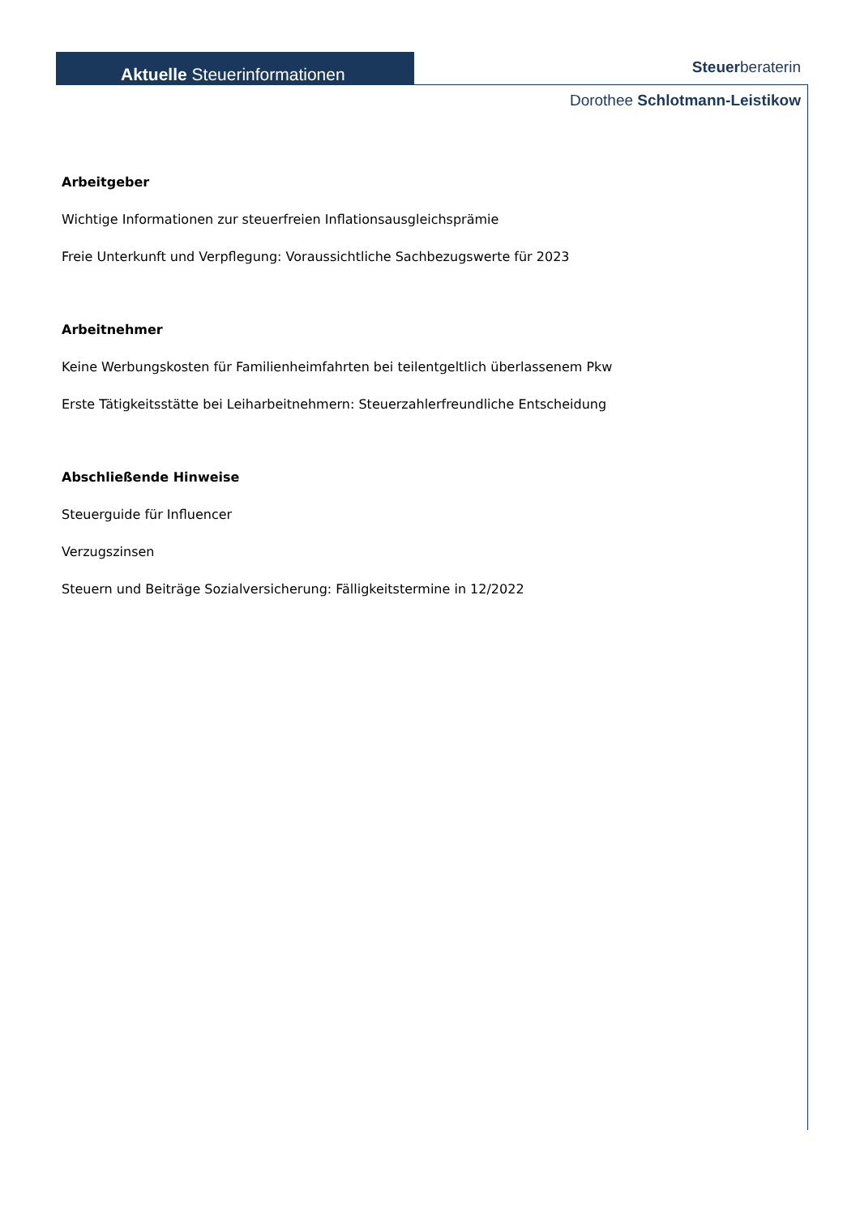Aktuelle Steuerinformationen Steuerberaterin
Dorothee Schlotmann-Leistikow
Arbeitgeber
Wichtige Informationen zur steuerfreien Inflationsausgleichsprämie
Freie Unterkunft und Verpflegung: Voraussichtliche Sachbezugswerte für 2023
Arbeitnehmer
Keine Werbungskosten für Familienheimfahrten bei teilentgeltlich überlassenem Pkw
Erste Tätigkeitsstätte bei Leiharbeitnehmern: Steuerzahlerfreundliche Entscheidung
Abschließende Hinweise
Steuerguide für Influencer
Verzugszinsen
Steuern und Beiträge Sozialversicherung: Fälligkeitstermine in 12/2022